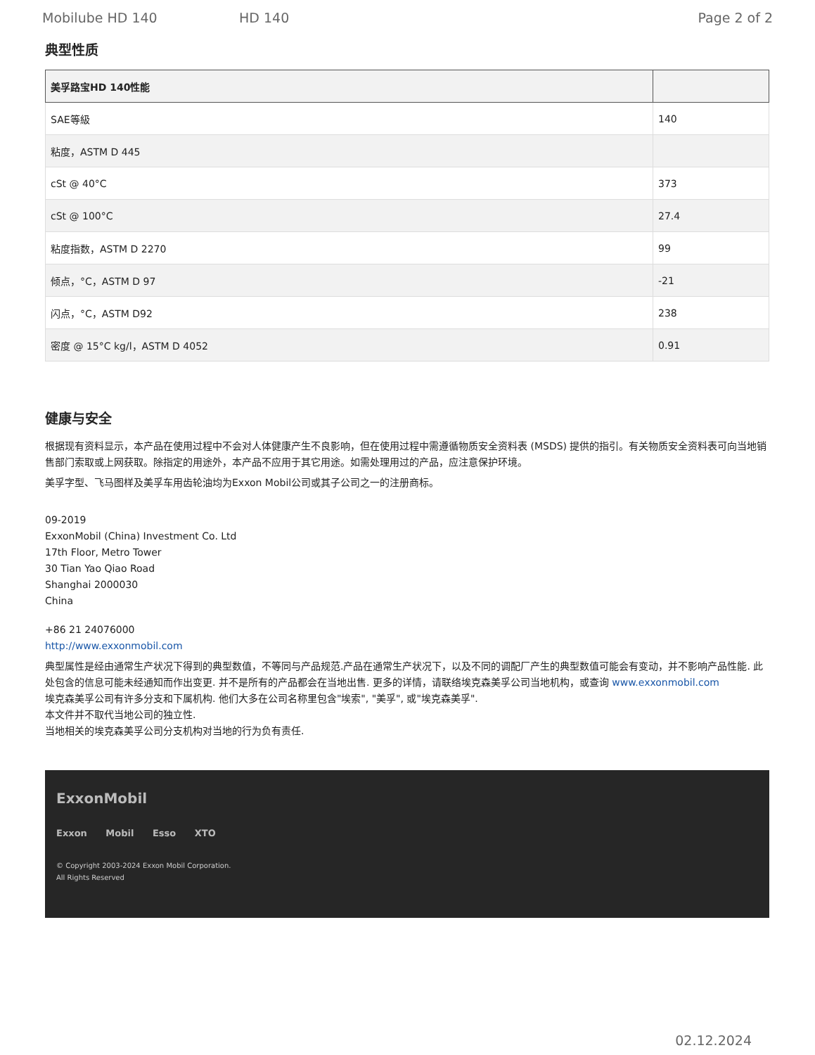Mobilube HD 140 HD 140 Page 2 of 2
典型性质
| 美孚路宝HD 140性能 | |
| --- | --- |
| SAE等級 | 140 |
| 粘度，ASTM D 445 | |
| cSt @ 40°C | 373 |
| cSt @ 100°C | 27.4 |
| 粘度指数，ASTM D 2270 | 99 |
| 倾点，°C，ASTM D 97 | -21 |
| 闪点，°C，ASTM D92 | 238 |
| 密度 @ 15°C kg/l，ASTM D 4052 | 0.91 |
健康与安全
根据现有资料显示，本产品在使用过程中不会对人体健康产生不良影响，但在使用过程中需遵循物质安全资料表 (MSDS) 提供的指引。有关物质安全资料表可向当地销售部门索取或上网获取。除指定的用途外，本产品不应用于其它用途。如需处理用过的产品，应注意保护环境。
美孚字型、飞马图样及美孚车用齿轮油均为Exxon Mobil公司或其子公司之一的注册商标。
09-2019
ExxonMobil (China) Investment Co. Ltd
17th Floor, Metro Tower
30 Tian Yao Qiao Road
Shanghai 2000030
China
+86 21 24076000
http://www.exxonmobil.com
典型属性是经由通常生产状况下得到的典型数值，不等同与产品规范.产品在通常生产状况下，以及不同的调配厂产生的典型数值可能会有变动，并不影响产品性能. 此处包含的信息可能未经通知而作出变更. 并不是所有的产品都会在当地出售. 更多的详情，请联络埃克森美孚公司当地机构，或查询 www.exxonmobil.com
埃克森美孚公司有许多分支和下属机构. 他们大多在公司名称里包含"埃索", "美孚", 或"埃克森美孚".
本文件并不取代当地公司的独立性.
当地相关的埃克森美孚公司分支机构对当地的行为负有责任.
ExxonMobil
Exxon Mobil Esso XTO
© Copyright 2003-2024 Exxon Mobil Corporation. All Rights Reserved
02.12.2024